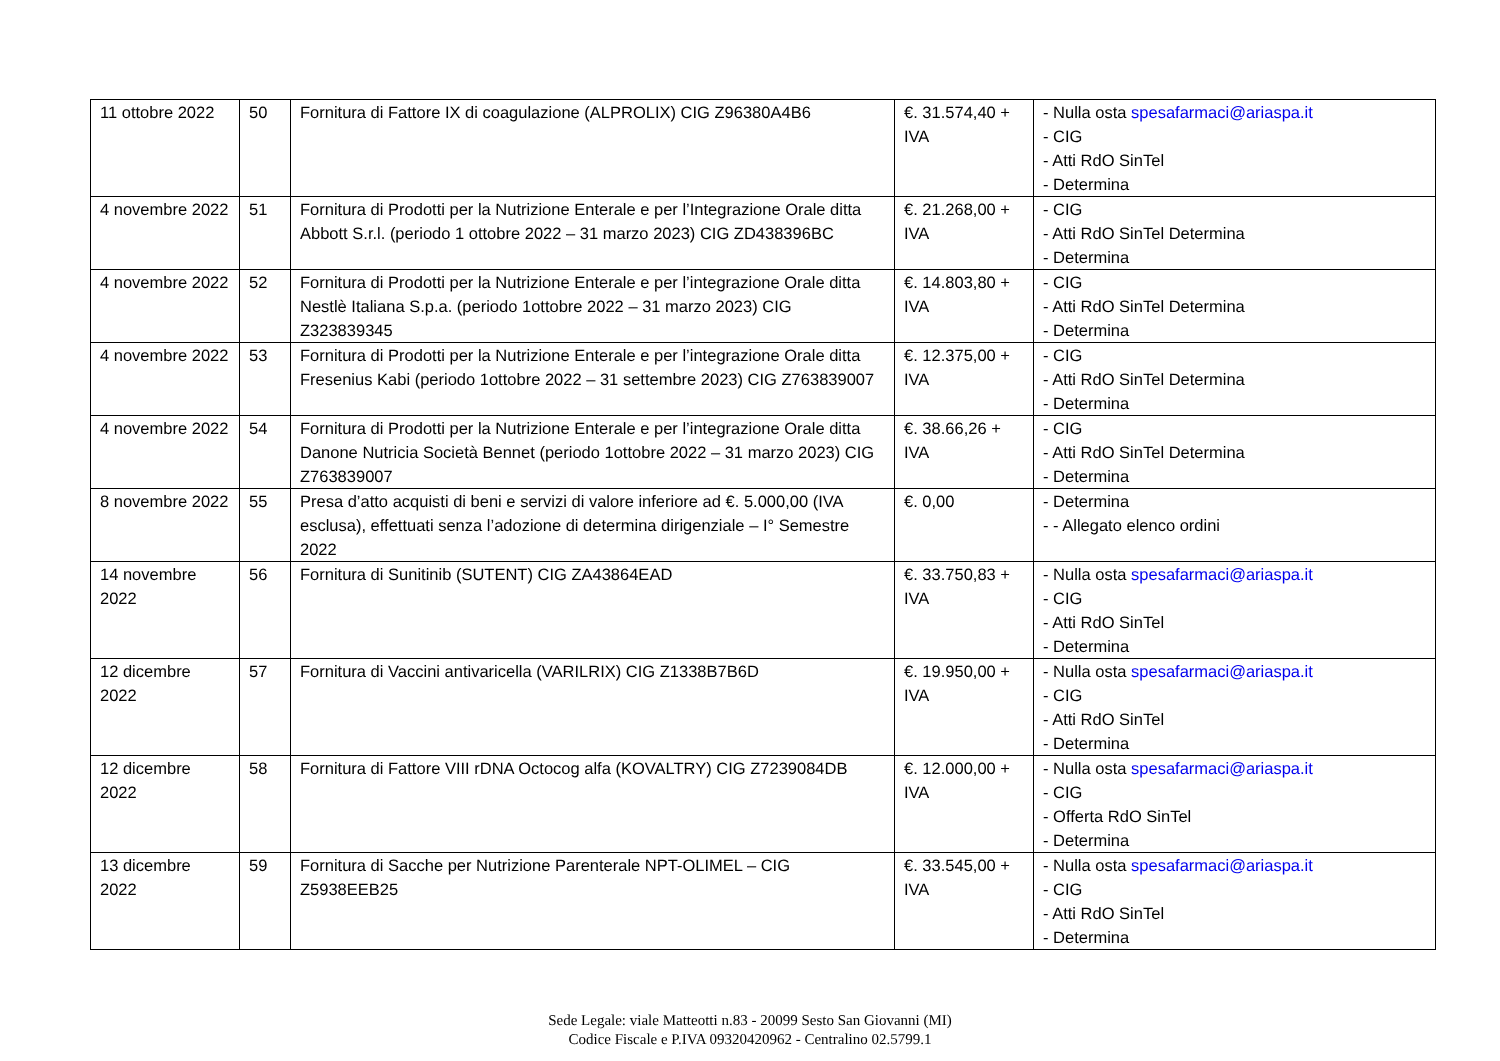| 11 ottobre 2022 | 50 | Fornitura di Fattore IX di coagulazione (ALPROLIX) CIG Z96380A4B6 | €. 31.574,40 + IVA | - Nulla osta spesafarmaci@ariaspa.it - CIG - Atti RdO SinTel - Determina |
| 4 novembre 2022 | 51 | Fornitura di Prodotti per la Nutrizione Enterale e per l’Integrazione Orale ditta Abbott S.r.l. (periodo 1 ottobre 2022 – 31 marzo 2023) CIG ZD438396BC | €. 21.268,00 + IVA | - CIG - Atti RdO SinTel Determina - Determina |
| 4 novembre 2022 | 52 | Fornitura di Prodotti per la Nutrizione Enterale e per l’integrazione Orale ditta Nestlè Italiana S.p.a. (periodo 1ottobre 2022 – 31 marzo 2023) CIG Z323839345 | €. 14.803,80 + IVA | - CIG - Atti RdO SinTel Determina - Determina |
| 4 novembre 2022 | 53 | Fornitura di Prodotti per la Nutrizione Enterale e per l’integrazione Orale ditta Fresenius Kabi (periodo 1ottobre 2022 – 31 settembre 2023) CIG Z763839007 | €. 12.375,00 + IVA | - CIG - Atti RdO SinTel Determina - Determina |
| 4 novembre 2022 | 54 | Fornitura di Prodotti per la Nutrizione Enterale e per l’integrazione Orale ditta Danone Nutricia Società Bennet (periodo 1ottobre 2022 – 31 marzo 2023) CIG Z763839007 | €. 38.66,26 + IVA | - CIG - Atti RdO SinTel Determina - Determina |
| 8 novembre 2022 | 55 | Presa d’atto acquisti di beni e servizi di valore inferiore ad €. 5.000,00 (IVA esclusa), effettuati senza l’adozione di determina dirigenziale – I° Semestre 2022 | €. 0,00 | - Determina - - Allegato elenco ordini |
| 14 novembre 2022 | 56 | Fornitura di Sunitinib (SUTENT) CIG ZA43864EAD | €. 33.750,83 + IVA | - Nulla osta spesafarmaci@ariaspa.it - CIG - Atti RdO SinTel - Determina |
| 12 dicembre 2022 | 57 | Fornitura di Vaccini antivaricella (VARILRIX) CIG Z1338B7B6D | €. 19.950,00 + IVA | - Nulla osta spesafarmaci@ariaspa.it - CIG - Atti RdO SinTel - Determina |
| 12 dicembre 2022 | 58 | Fornitura di Fattore VIII rDNA Octocog alfa (KOVALTRY) CIG Z7239084DB | €. 12.000,00 + IVA | - Nulla osta spesafarmaci@ariaspa.it - CIG - Offerta RdO SinTel - Determina |
| 13 dicembre 2022 | 59 | Fornitura di Sacche per Nutrizione Parenterale NPT-OLIMEL – CIG Z5938EEB25 | €. 33.545,00 + IVA | - Nulla osta spesafarmaci@ariaspa.it - CIG - Atti RdO SinTel - Determina |
Sede Legale: viale Matteotti n.83 - 20099 Sesto San Giovanni (MI)
Codice Fiscale e P.IVA 09320420962 - Centralino 02.5799.1